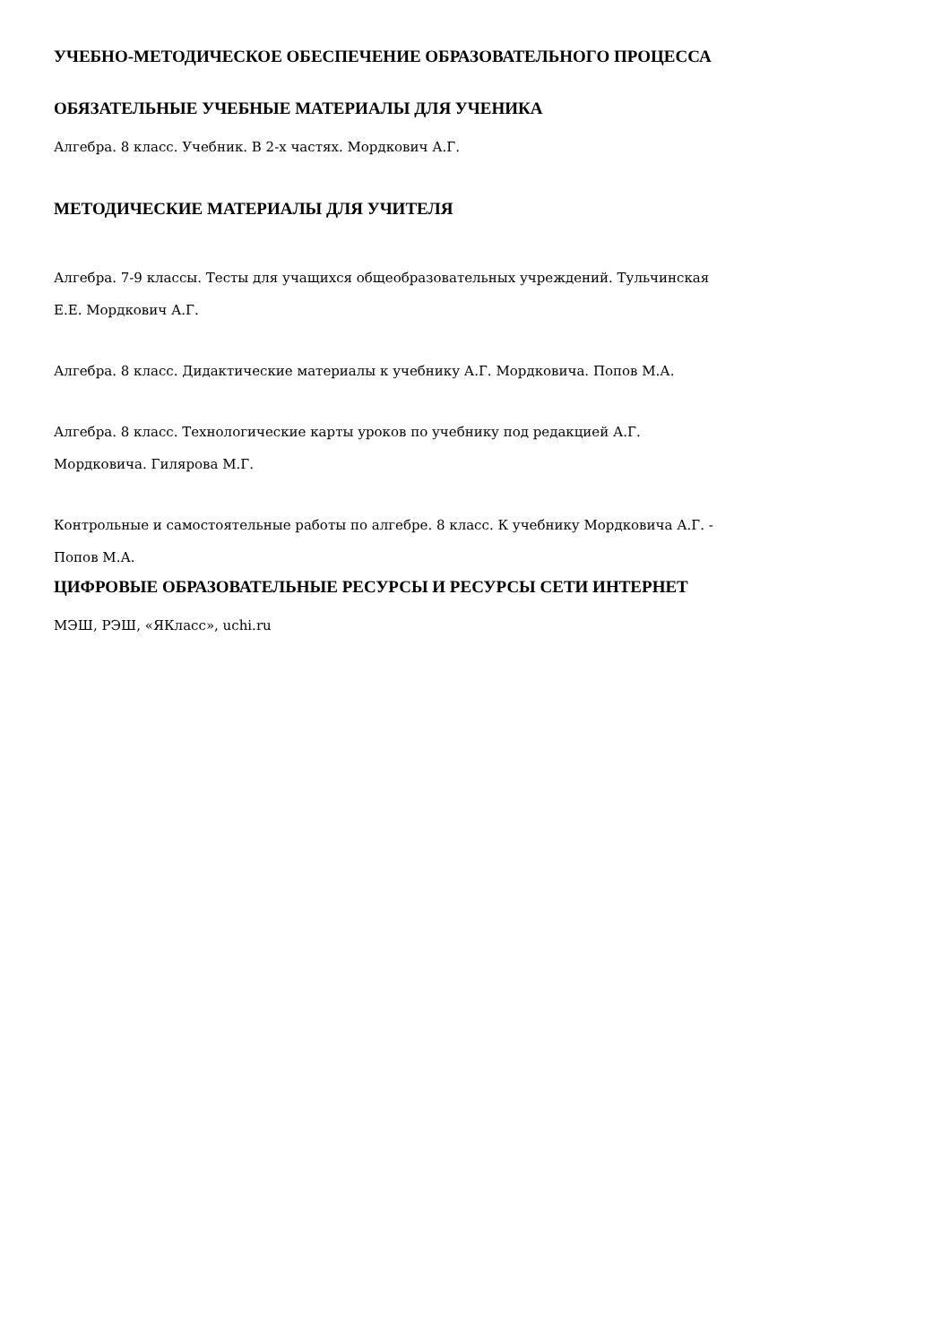УЧЕБНО-МЕТОДИЧЕСКОЕ ОБЕСПЕЧЕНИЕ ОБРАЗОВАТЕЛЬНОГО ПРОЦЕССА
ОБЯЗАТЕЛЬНЫЕ УЧЕБНЫЕ МАТЕРИАЛЫ ДЛЯ УЧЕНИКА
Алгебра. 8 класс. Учебник. В 2-х частях. Мордкович А.Г.
МЕТОДИЧЕСКИЕ МАТЕРИАЛЫ ДЛЯ УЧИТЕЛЯ
Алгебра. 7-9 классы. Тесты для учащихся общеобразовательных учреждений. Тульчинская
Е.Е. Мордкович А.Г.
Алгебра. 8 класс. Дидактические материалы к учебнику А.Г. Мордковича. Попов М.А.
Алгебра. 8 класс. Технологические карты уроков по учебнику под редакцией А.Г.
Мордковича. Гилярова М.Г.
Контрольные и самостоятельные работы по алгебре. 8 класс. К учебнику Мордковича А.Г. -
Попов М.А.
ЦИФРОВЫЕ ОБРАЗОВАТЕЛЬНЫЕ РЕСУРСЫ И РЕСУРСЫ СЕТИ ИНТЕРНЕТ
МЭШ, РЭШ, «ЯКласс», uchi.ru